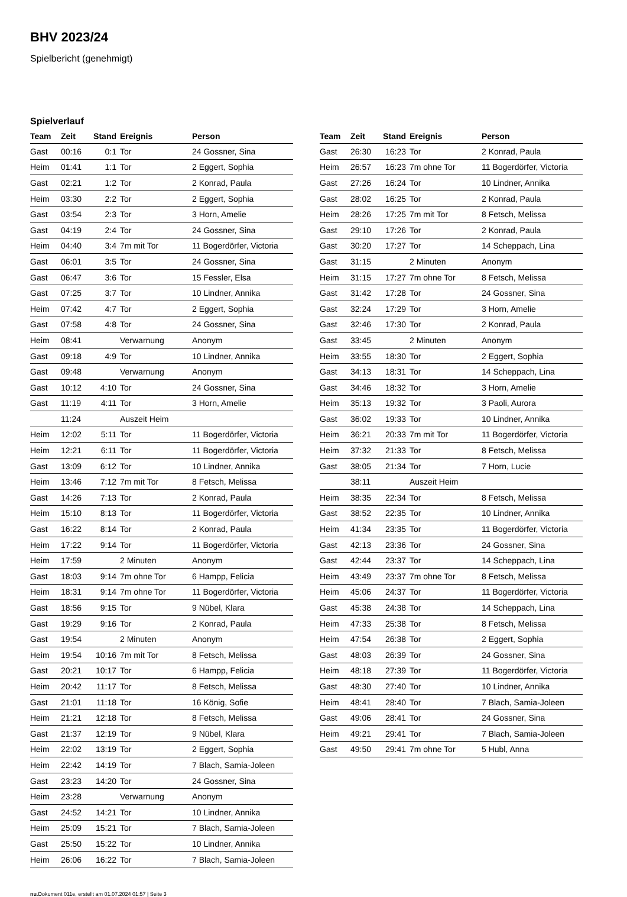BHV 2023/24
Spielbericht (genehmigt)
Spielverlauf
| Team | Zeit | Stand | Ereignis | Person |
| --- | --- | --- | --- | --- |
| Gast | 00:16 | 0:1 | Tor | 24 Gossner, Sina |
| Heim | 01:41 | 1:1 | Tor | 2 Eggert, Sophia |
| Gast | 02:21 | 1:2 | Tor | 2 Konrad, Paula |
| Heim | 03:30 | 2:2 | Tor | 2 Eggert, Sophia |
| Gast | 03:54 | 2:3 | Tor | 3 Horn, Amelie |
| Gast | 04:19 | 2:4 | Tor | 24 Gossner, Sina |
| Heim | 04:40 | 3:4 | 7m mit Tor | 11 Bogerdörfer, Victoria |
| Gast | 06:01 | 3:5 | Tor | 24 Gossner, Sina |
| Gast | 06:47 | 3:6 | Tor | 15 Fessler, Elsa |
| Gast | 07:25 | 3:7 | Tor | 10 Lindner, Annika |
| Heim | 07:42 | 4:7 | Tor | 2 Eggert, Sophia |
| Gast | 07:58 | 4:8 | Tor | 24 Gossner, Sina |
| Heim | 08:41 | | Verwarnung | Anonym |
| Gast | 09:18 | 4:9 | Tor | 10 Lindner, Annika |
| Gast | 09:48 | | Verwarnung | Anonym |
| Gast | 10:12 | 4:10 | Tor | 24 Gossner, Sina |
| Gast | 11:19 | 4:11 | Tor | 3 Horn, Amelie |
| | 11:24 | | Auszeit Heim | |
| Heim | 12:02 | 5:11 | Tor | 11 Bogerdörfer, Victoria |
| Heim | 12:21 | 6:11 | Tor | 11 Bogerdörfer, Victoria |
| Gast | 13:09 | 6:12 | Tor | 10 Lindner, Annika |
| Heim | 13:46 | 7:12 | 7m mit Tor | 8 Fetsch, Melissa |
| Gast | 14:26 | 7:13 | Tor | 2 Konrad, Paula |
| Heim | 15:10 | 8:13 | Tor | 11 Bogerdörfer, Victoria |
| Gast | 16:22 | 8:14 | Tor | 2 Konrad, Paula |
| Heim | 17:22 | 9:14 | Tor | 11 Bogerdörfer, Victoria |
| Heim | 17:59 | | 2 Minuten | Anonym |
| Gast | 18:03 | 9:14 | 7m ohne Tor | 6 Hampp, Felicia |
| Heim | 18:31 | 9:14 | 7m ohne Tor | 11 Bogerdörfer, Victoria |
| Gast | 18:56 | 9:15 | Tor | 9 Nübel, Klara |
| Gast | 19:29 | 9:16 | Tor | 2 Konrad, Paula |
| Gast | 19:54 | | 2 Minuten | Anonym |
| Heim | 19:54 | 10:16 | 7m mit Tor | 8 Fetsch, Melissa |
| Gast | 20:21 | 10:17 | Tor | 6 Hampp, Felicia |
| Heim | 20:42 | 11:17 | Tor | 8 Fetsch, Melissa |
| Gast | 21:01 | 11:18 | Tor | 16 König, Sofie |
| Heim | 21:21 | 12:18 | Tor | 8 Fetsch, Melissa |
| Gast | 21:37 | 12:19 | Tor | 9 Nübel, Klara |
| Heim | 22:02 | 13:19 | Tor | 2 Eggert, Sophia |
| Heim | 22:42 | 14:19 | Tor | 7 Blach, Samia-Joleen |
| Gast | 23:23 | 14:20 | Tor | 24 Gossner, Sina |
| Heim | 23:28 | | Verwarnung | Anonym |
| Gast | 24:52 | 14:21 | Tor | 10 Lindner, Annika |
| Heim | 25:09 | 15:21 | Tor | 7 Blach, Samia-Joleen |
| Gast | 25:50 | 15:22 | Tor | 10 Lindner, Annika |
| Heim | 26:06 | 16:22 | Tor | 7 Blach, Samia-Joleen |
| Team | Zeit | Stand | Ereignis | Person |
| --- | --- | --- | --- | --- |
| Gast | 26:30 | 16:23 | Tor | 2 Konrad, Paula |
| Heim | 26:57 | 16:23 | 7m ohne Tor | 11 Bogerdörfer, Victoria |
| Gast | 27:26 | 16:24 | Tor | 10 Lindner, Annika |
| Gast | 28:02 | 16:25 | Tor | 2 Konrad, Paula |
| Heim | 28:26 | 17:25 | 7m mit Tor | 8 Fetsch, Melissa |
| Gast | 29:10 | 17:26 | Tor | 2 Konrad, Paula |
| Gast | 30:20 | 17:27 | Tor | 14 Scheppach, Lina |
| Gast | 31:15 | | 2 Minuten | Anonym |
| Heim | 31:15 | 17:27 | 7m ohne Tor | 8 Fetsch, Melissa |
| Gast | 31:42 | 17:28 | Tor | 24 Gossner, Sina |
| Gast | 32:24 | 17:29 | Tor | 3 Horn, Amelie |
| Gast | 32:46 | 17:30 | Tor | 2 Konrad, Paula |
| Gast | 33:45 | | 2 Minuten | Anonym |
| Heim | 33:55 | 18:30 | Tor | 2 Eggert, Sophia |
| Gast | 34:13 | 18:31 | Tor | 14 Scheppach, Lina |
| Gast | 34:46 | 18:32 | Tor | 3 Horn, Amelie |
| Heim | 35:13 | 19:32 | Tor | 3 Paoli, Aurora |
| Gast | 36:02 | 19:33 | Tor | 10 Lindner, Annika |
| Heim | 36:21 | 20:33 | 7m mit Tor | 11 Bogerdörfer, Victoria |
| Heim | 37:32 | 21:33 | Tor | 8 Fetsch, Melissa |
| Gast | 38:05 | 21:34 | Tor | 7 Horn, Lucie |
| | 38:11 | | Auszeit Heim | |
| Heim | 38:35 | 22:34 | Tor | 8 Fetsch, Melissa |
| Gast | 38:52 | 22:35 | Tor | 10 Lindner, Annika |
| Heim | 41:34 | 23:35 | Tor | 11 Bogerdörfer, Victoria |
| Gast | 42:13 | 23:36 | Tor | 24 Gossner, Sina |
| Gast | 42:44 | 23:37 | Tor | 14 Scheppach, Lina |
| Heim | 43:49 | 23:37 | 7m ohne Tor | 8 Fetsch, Melissa |
| Heim | 45:06 | 24:37 | Tor | 11 Bogerdörfer, Victoria |
| Gast | 45:38 | 24:38 | Tor | 14 Scheppach, Lina |
| Heim | 47:33 | 25:38 | Tor | 8 Fetsch, Melissa |
| Heim | 47:54 | 26:38 | Tor | 2 Eggert, Sophia |
| Gast | 48:03 | 26:39 | Tor | 24 Gossner, Sina |
| Heim | 48:18 | 27:39 | Tor | 11 Bogerdörfer, Victoria |
| Gast | 48:30 | 27:40 | Tor | 10 Lindner, Annika |
| Heim | 48:41 | 28:40 | Tor | 7 Blach, Samia-Joleen |
| Gast | 49:06 | 28:41 | Tor | 24 Gossner, Sina |
| Heim | 49:21 | 29:41 | Tor | 7 Blach, Samia-Joleen |
| Gast | 49:50 | 29:41 | 7m ohne Tor | 5 Hubl, Anna |
nu.Dokument 011e, erstellt am 01.07.2024 01:57 | Seite 3